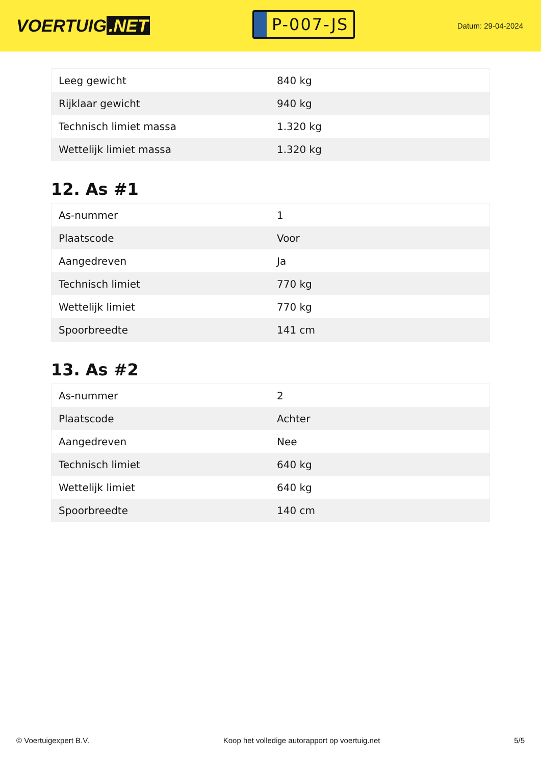VOERTUIG.NET
P-007-JS
Datum: 29-04-2024
| Leeg gewicht | 840 kg |
| Rijklaar gewicht | 940 kg |
| Technisch limiet massa | 1.320 kg |
| Wettelijk limiet massa | 1.320 kg |
12. As #1
| As-nummer | 1 |
| Plaatscode | Voor |
| Aangedreven | Ja |
| Technisch limiet | 770 kg |
| Wettelijk limiet | 770 kg |
| Spoorbreedte | 141 cm |
13. As #2
| As-nummer | 2 |
| Plaatscode | Achter |
| Aangedreven | Nee |
| Technisch limiet | 640 kg |
| Wettelijk limiet | 640 kg |
| Spoorbreedte | 140 cm |
© Voertuigexpert B.V. Koop het volledige autorapport op voertuig.net 5/5